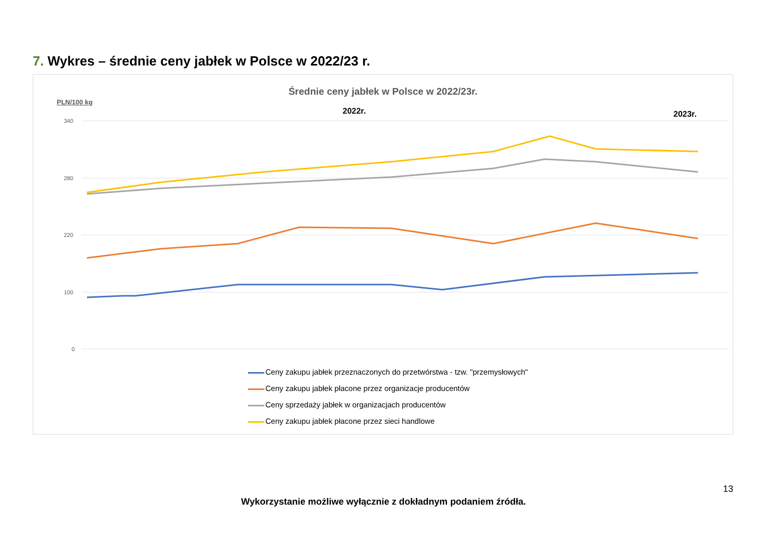7. Wykres – średnie ceny jabłek w Polsce w 2022/23 r.
Średnie ceny jabłek w Polsce w 2022/23r.
PLN/100 kg
2022r. 2023r.
340
280
220
100
0
Ceny zakupu jabłek przeznaczonych do przetwórstwa - tzw. "przemysłowych"
Ceny zakupu jabłek płacone przez organizacje producentów
Ceny sprzedaży jabłek w organizacjach producentów
Ceny zakupu jabłek płacone przez sieci handlowe
13
Wykorzystanie możliwe wyłącznie z dokładnym podaniem źródła.